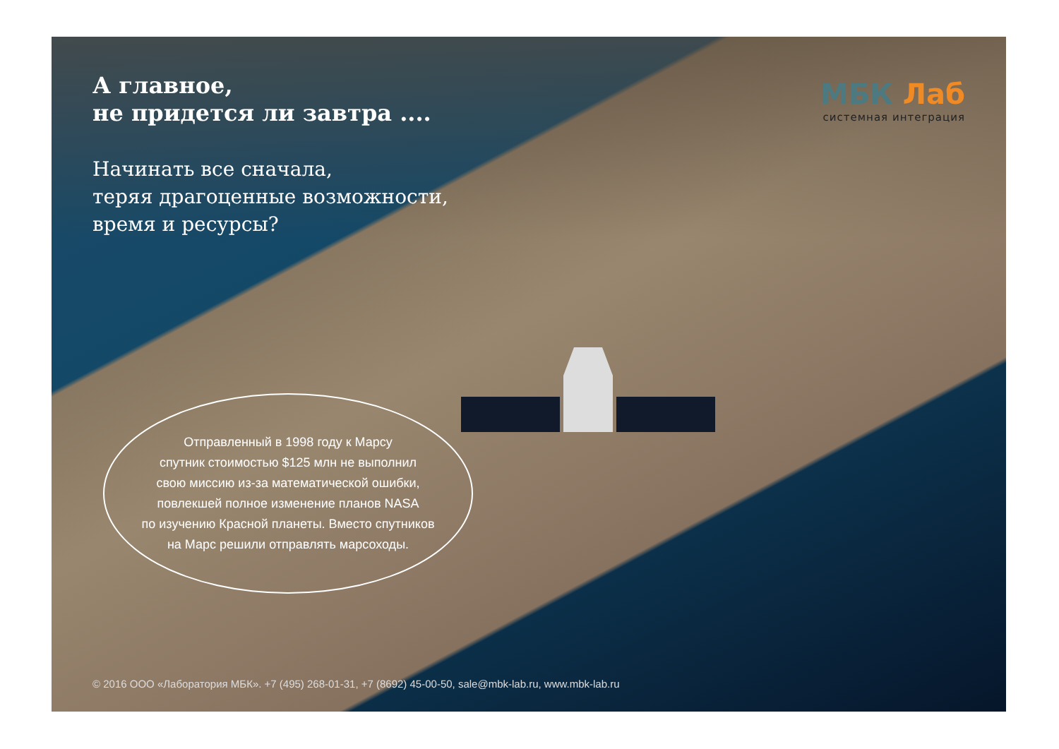А главное,
не придется ли завтра ....
МБК Лаб
системная интеграция
Начинать все сначала,
теряя драгоценные возможности,
время и ресурсы?
Отправленный в 1998 году к Марсу
спутник стоимостью $125 млн не выполнил
свою миссию из-за математической ошибки,
повлекшей полное изменение планов NASA
по изучению Красной планеты. Вместо спутников
на Марс решили отправлять марсоходы.
© 2016 ООО «Лаборатория МБК». +7 (495) 268-01-31, +7 (8692) 45-00-50, sale@mbk-lab.ru, www.mbk-lab.ru